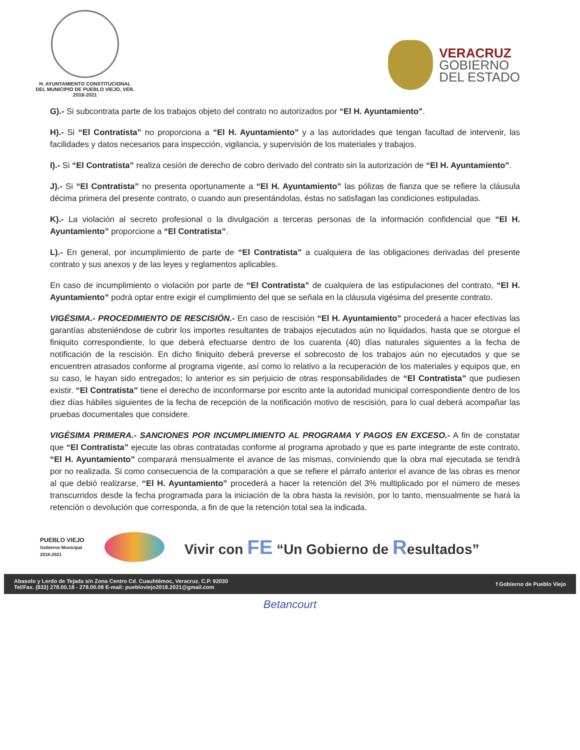H. AYUNTAMIENTO CONSTITUCIONAL
DEL MUNICIPIO DE PUEBLO VIEJO, VER.
2018-2021
VERACRUZ
GOBIERNO
DEL ESTADO
G).- Si subcontrata parte de los trabajos objeto del contrato no autorizados por “El H. Ayuntamiento”.
H).- Si “El Contratista” no proporciona a “El H. Ayuntamiento” y a las autoridades que tengan facultad de intervenir, las facilidades y datos necesarios para inspección, vigilancia, y supervisión de los materiales y trabajos.
I).- Si “El Contratista” realiza cesión de derecho de cobro derivado del contrato sin la autorización de “El H. Ayuntamiento”.
J).- Si “El Contratista” no presenta oportunamente a “El H. Ayuntamiento” las pólizas de fianza que se refiere la cláusula décima primera del presente contrato, o cuando aun presentándolas, éstas no satisfagan las condiciones estipuladas.
K).- La violación al secreto profesional o la divulgación a terceras personas de la información confidencial que “El H. Ayuntamiento” proporcione a “El Contratista”.
L).- En general, por incumplimiento de parte de “El Contratista” a cualquiera de las obligaciones derivadas del presente contrato y sus anexos y de las leyes y reglamentos aplicables.
En caso de incumplimiento o violación por parte de “El Contratista” de cualquiera de las estipulaciones del contrato, “El H. Ayuntamiento” podrá optar entre exigir el cumplimiento del que se señala en la cláusula vigésima del presente contrato.
VIGÉSIMA.- PROCEDIMIENTO DE RESCISIÓN.- En caso de rescisión “El H. Ayuntamiento” procederá a hacer efectivas las garantías absteniéndose de cubrir los importes resultantes de trabajos ejecutados aún no liquidados, hasta que se otorgue el finiquito correspondiente, lo que deberá efectuarse dentro de los cuarenta (40) días naturales siguientes a la fecha de notificación de la rescisión. En dicho finiquito deberá preverse el sobrecosto de los trabajos aún no ejecutados y que se encuentren atrasados conforme al programa vigente, así como lo relativo a la recuperación de los materiales y equipos que, en su caso, le hayan sido entregados; lo anterior es sin perjuicio de otras responsabilidades de “El Contratista” que pudiesen existir. “El Contratista” tiene el derecho de inconformarse por escrito ante la autoridad municipal correspondiente dentro de los diez días hábiles siguientes de la fecha de recepción de la notificación motivo de rescisión, para lo cual deberá acompañar las pruebas documentales que considere.
VIGÉSIMA PRIMERA.- SANCIONES POR INCUMPLIMIENTO AL PROGRAMA Y PAGOS EN EXCESO.- A fin de constatar que “El Contratista” ejecute las obras contratadas conforme al programa aprobado y que es parte integrante de este contrato, “El H. Ayuntamiento” comparará mensualmente el avance de las mismas, conviniendo que la obra mal ejecutada se tendrá por no realizada. Si como consecuencia de la comparación a que se refiere el párrafo anterior el avance de las obras es menor al que debió realizarse, “El H. Ayuntamiento” procederá a hacer la retención del 3% multiplicado por el número de meses transcurridos desde la fecha programada para la iniciación de la obra hasta la revisión, por lo tanto, mensualmente se hará la retención o devolución que corresponda, a fin de que la retención total sea la indicada.
PUEBLO VIEJO
Gobierno Municipal
2018-2021
Vivir con FE “Un Gobierno de Resultados”
Abasolo y Lerdo de Tejada s/n Zona Centro Cd. Cuauhtémoc, Veracruz. C.P. 92030
Tel/Fax. (833) 278.00.18 - 278.00.08 E-mail: puebloviejo2018.2021@gmail.com
f Gobierno de Pueblo Viejo
Betancourt